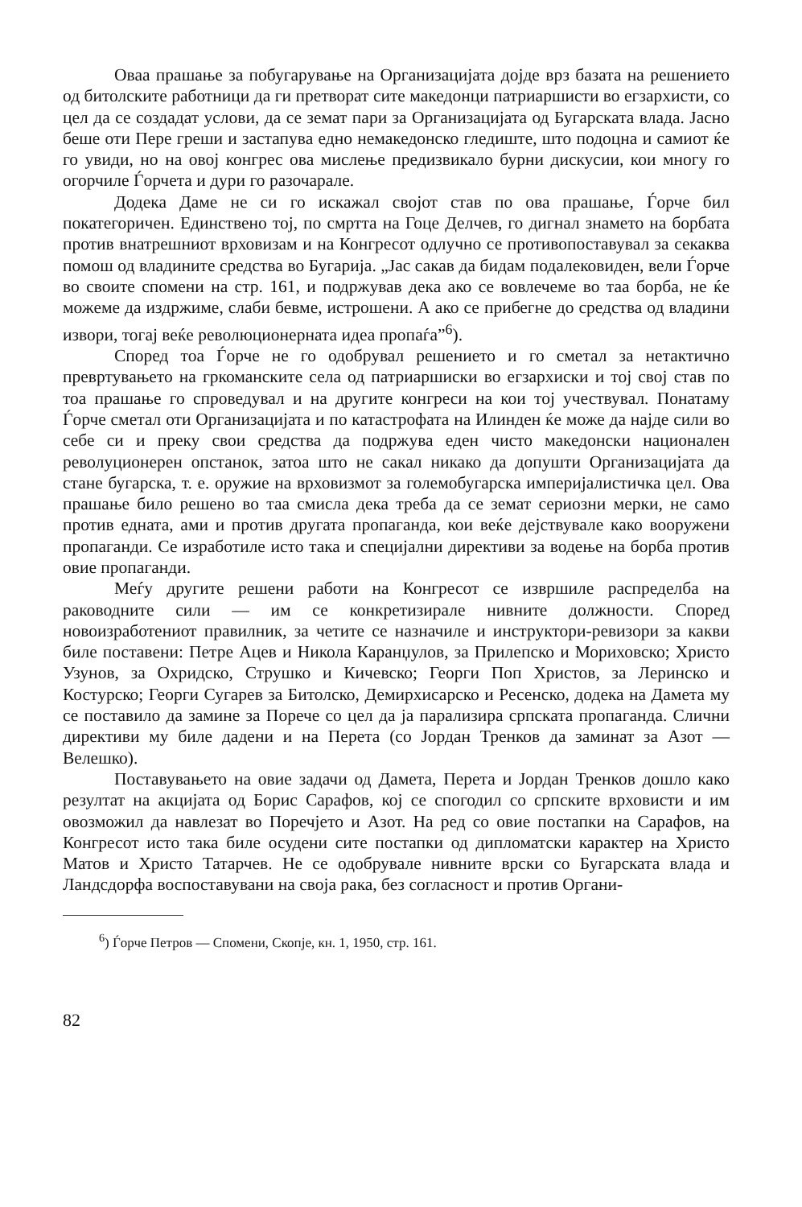Оваа прашање за побугарување на Организацијата дојде врз базата на решението од битолските работници да ги претворат сите македонци патриарши­сти во егзархисти, со цел да се создадат услови, да се земат пари за Организацијата од Бугарската влада. Јасно беше оти Пере греши и застапува едно немакедонско гледиште, што подоцна и самиот ќе го увиди, но на овој конгрес ова мислење предизвикало бурни дискусии, кои многу го огорчиле Ѓорчета и дури го разочарале.
Додека Даме не си го искажал својот став по ова прашање, Ѓорче бил покатегоричен. Единствено тој, по смртта на Гоце Делчев, го дигнал знамето на борбата против внатрешниот врховизам и на Конгресот одлучно се противопоставувал за секаква помош од владините средства во Бугарија. „Јас сакав да бидам подалековиден, вели Ѓорче во своите спомени на стр. 161, и подржував дека ако се вовлечеме во таа борба, не ќе можеме да издржиме, слаби бевме, истрошени. А ако се прибегне до средства од владини извори, тогај веќе революционерната идеа пропаѓа”<sup>6</sup>).
Според тоа Ѓорче не го одобрувал решението и го сметал за нетактично превртувањето на гркоманските села од патриаршиски во егзархиски и тој свој став по тоа прашање го спроведувал и на другите конгреси на кои тој учествувал. Понатаму Ѓорче сметал оти Организацијата и по катастрофата на Илинден ќе може да најде сили во себе си и преку свои средства да подржува еден чисто македонски национален револуционерен опстанок, затоа што не сакал никако да допушти Организацијата да стане бугарска, т. е. оружие на врховизмот за големобугарска империјалистичка цел. Ова прашање било решено во таа смисла дека треба да се земат сериозни мерки, не само против едната, ами и против другата пропаганда, кои веќе дејствувале како вооружени пропаганди. Се изработиле исто така и специјални директиви за водење на борба против овие пропаганди.
Меѓу другите решени работи на Конгресот се извршиле распределба на раководните сили — им се конкретизирале нивните должности. Според новоизработениот правилник, за четите се назначиле и инструктори-ревизори за какви биле поставени: Петре Ацев и Никола Каранџулов, за Прилепско и Мориховско; Христо Узунов, за Охридско, Струшко и Кичевско; Георги Поп Христов, за Леринско и Костурско; Георги Сугарев за Битолско, Демирхисарско и Ресенско, додека на Дамета му се поставило да замине за Порече со цел да ја парализира српската пропаганда. Слични директиви му биле дадени и на Перета (со Јордан Тренков да заминат за Азот — Велешко).
Поставувањето на овие задачи од Дамета, Перета и Јордан Тренков дошло како резултат на акцијата од Борис Сарафов, кој се спогодил со српските врховисти и им овозможил да навлезат во Поречјето и Азот. На ред со овие постапки на Сарафов, на Конгресот исто така биле осудени сите постапки од дипломатски карактер на Христо Матов и Христо Татарчев. Не се одобрувале нивните врски со Бугарската влада и Ландсдорфа воспоставувани на своја рака, без согласност и против Органи-
<sup>6</sup>) Ѓорче Петров — Спомени, Скопје, кн. 1, 1950, стр. 161.
82